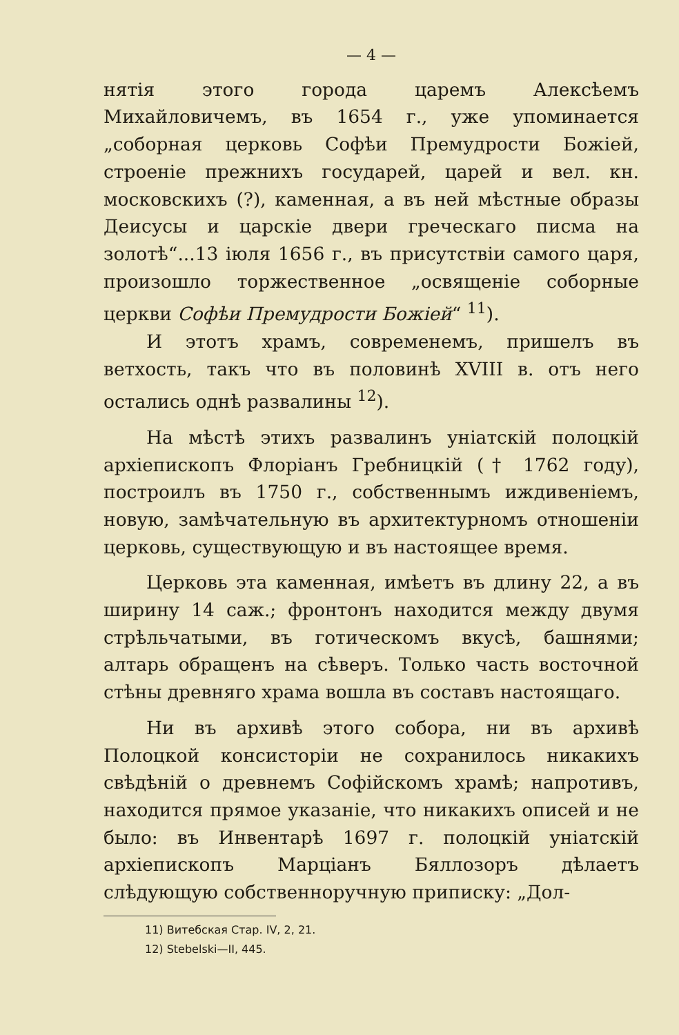— 4 —
нятія этого города царемъ Алексѣемъ Михайловичемъ, въ 1654 г., уже упоминается „соборная церковь Софѣи Премудрости Божіей, строеніе прежнихъ государей, царей и вел. кн. московскихъ (?), каменная, а въ ней мѣстные образы Деисусы и царскіе двери греческаго писма на золотѣ“...13 іюля 1656 г., въ присутствіи самого царя, произошло торжественное „освященіе соборные церкви Софѣи Премудрости Божіей“ <sup>11</sup>).
И этотъ храмъ, современемъ, пришелъ въ ветхость, такъ что въ половинѣ XVIII в. отъ него остались однѣ развалины <sup>12</sup>).
На мѣстѣ этихъ развалинъ уніатскій полоцкій архіепископъ Флоріанъ Гребницкій († 1762 году), построилъ въ 1750 г., собственнымъ иждивеніемъ, новую, замѣчательную въ архитектурномъ отношеніи церковь, существующую и въ настоящее время.
Церковь эта каменная, имѣетъ въ длину 22, а въ ширину 14 саж.; фронтонъ находится между двумя стрѣльчатыми, въ готическомъ вкусѣ, башнями; алтарь обращенъ на сѣверъ. Только часть восточной стѣны древняго храма вошла въ составъ настоящаго.
Ни въ архивѣ этого собора, ни въ архивѣ Полоцкой консисторіи не сохранилось никакихъ свѣдѣній о древнемъ Софійскомъ храмѣ; напротивъ, находится прямое указаніе, что никакихъ описей и не было: въ Инвентарѣ 1697 г. полоцкій уніатскій архіепископъ Марціанъ Бяллозоръ дѣлаетъ слѣдующую собственноручную приписку: „Дол-
11) Витебская Стар. IV, 2, 21.
12) Stebelski—II, 445.